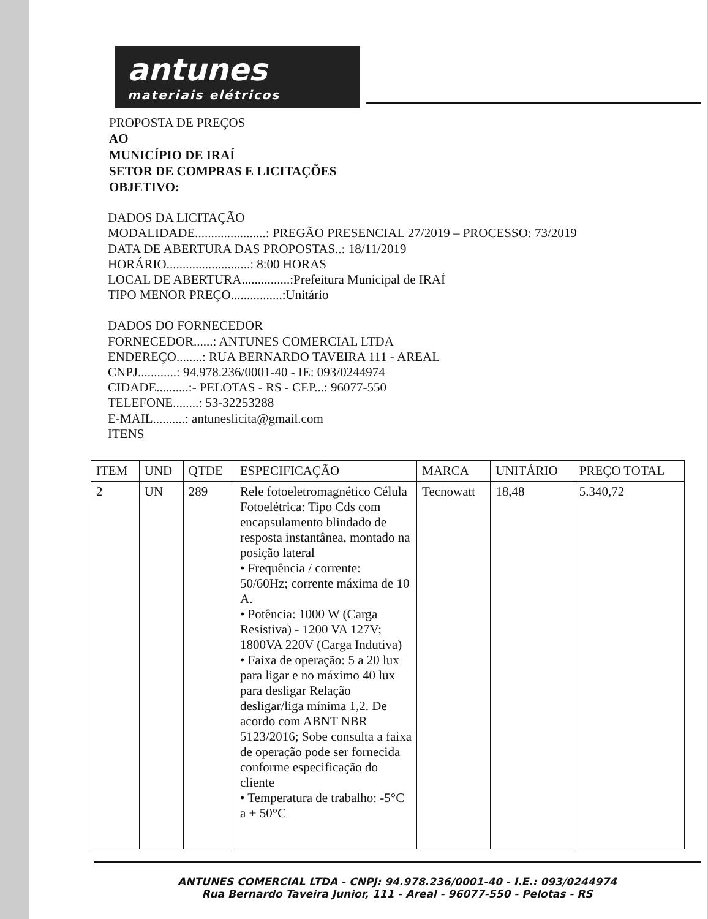antunes
materiais elétricos
PROPOSTA DE PREÇOS
AO
MUNICÍPIO DE IRAÍ
SETOR DE COMPRAS E LICITAÇÕES
OBJETIVO:
DADOS DA LICITAÇÃO
MODALIDADE......................: PREGÃO PRESENCIAL 27/2019 – PROCESSO: 73/2019
DATA DE ABERTURA DAS PROPOSTAS..: 18/11/2019
HORÁRIO..........................: 8:00 HORAS
LOCAL DE ABERTURA...............:Prefeitura Municipal de IRAÍ
TIPO MENOR PREÇO................:Unitário
DADOS DO FORNECEDOR
FORNECEDOR......: ANTUNES COMERCIAL LTDA
ENDEREÇO........: RUA BERNARDO TAVEIRA 111 - AREAL
CNPJ............: 94.978.236/0001-40 - IE: 093/0244974
CIDADE..........:- PELOTAS - RS - CEP...: 96077-550
TELEFONE........: 53-32253288
E-MAIL..........: antuneslicita@gmail.com
ITENS
| ITEM | UND | QTDE | ESPECIFICAÇÃO | MARCA | UNITÁRIO | PREÇO TOTAL |
| --- | --- | --- | --- | --- | --- | --- |
| 2 | UN | 289 | Rele fotoeletromagnético Célula Fotoelétrica: Tipo Cds com encapsulamento blindado de resposta instantânea, montado na posição lateral • Frequência / corrente: 50/60Hz; corrente máxima de 10 A. • Potência: 1000 W (Carga Resistiva) - 1200 VA 127V; 1800VA 220V (Carga Indutiva) • Faixa de operação: 5 a 20 lux para ligar e no máximo 40 lux para desligar Relação desligar/liga mínima 1,2. De acordo com ABNT NBR 5123/2016; Sobe consulta a faixa de operação pode ser fornecida conforme especificação do cliente • Temperatura de trabalho: -5°C a + 50°C | Tecnowatt | 18,48 | 5.340,72 |
ANTUNES COMERCIAL LTDA - CNPJ: 94.978.236/0001-40 - I.E.: 093/0244974
Rua Bernardo Taveira Junior, 111 - Areal - 96077-550 - Pelotas - RS